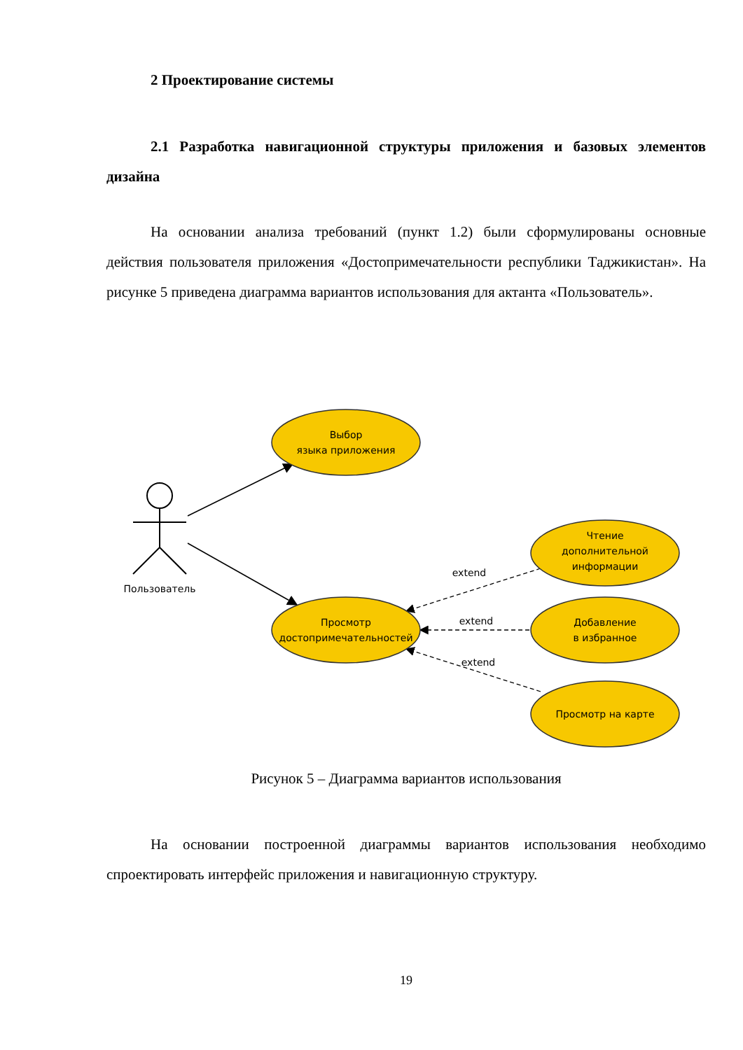2 Проектирование системы
2.1 Разработка навигационной структуры приложения и базовых элементов дизайна
На основании анализа требований (пункт 1.2) были сформулированы основные действия пользователя приложения «Достопримечательности республики Таджикистан». На рисунке 5 приведена диаграмма вариантов использования для актанта «Пользователь».
Пользователь
extend
extend
extend
Выбор
языка приложения
Просмотр
достопримечательностей
Чтение
дополнительной
информации
Добавление
в избранное
Просмотр на карте
Рисунок 5 – Диаграмма вариантов использования
На основании построенной диаграммы вариантов использования необходимо спроектировать интерфейс приложения и навигационную структуру.
19